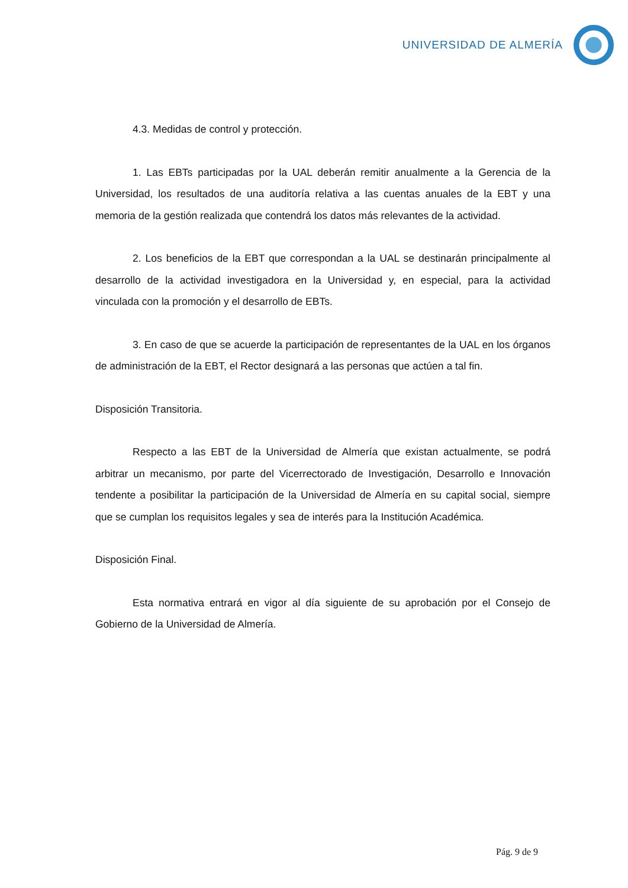UNIVERSIDAD DE ALMERÍA
4.3. Medidas de control y protección.
1. Las EBTs participadas por la UAL deberán remitir anualmente a la Gerencia de la Universidad, los resultados de una auditoría relativa a las cuentas anuales de la EBT y una memoria de la gestión realizada que contendrá los datos más relevantes de la actividad.
2. Los beneficios de la EBT que correspondan a la UAL se destinarán principalmente al desarrollo de la actividad investigadora en la Universidad y, en especial, para la actividad vinculada con la promoción y el desarrollo de EBTs.
3. En caso de que se acuerde la participación de representantes de la UAL en los órganos de administración de la EBT, el Rector designará a las personas que actúen a tal fin.
Disposición Transitoria.
Respecto a las EBT de la Universidad de Almería que existan actualmente, se podrá arbitrar un mecanismo, por parte del Vicerrectorado de Investigación, Desarrollo e Innovación tendente a posibilitar la participación de la Universidad de Almería en su capital social, siempre que se cumplan los requisitos legales y sea de interés para la Institución Académica.
Disposición Final.
Esta normativa entrará en vigor al día siguiente de su aprobación por el Consejo de Gobierno de la Universidad de Almería.
Pág. 9 de 9